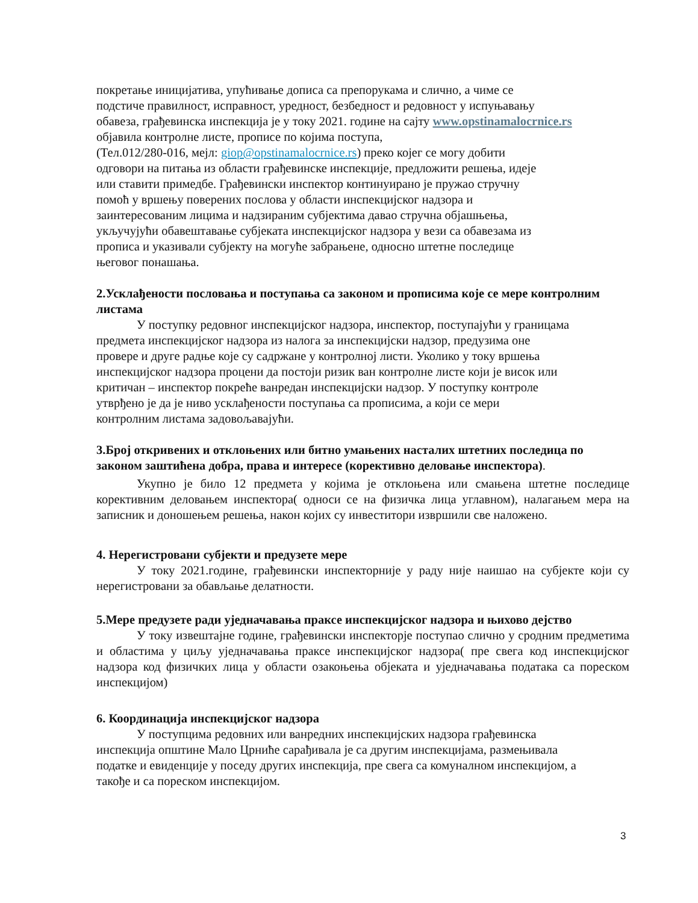покретање иницијатива, упућивање дописа са препорукама и слично, а чиме се
подстиче правилност, исправност, уредност, безбедност и редовност у испуњавању
обавеза, грађевинска инспекција је у току 2021. године на сајту www.opstinamalocrnice.rs
објавила контролне листе, прописе по којима поступа,
(Тел.012/280-016, мејл: giop@opstinamalocrnice.rs) преко којег се могу добити
одговори на питања из области грађевинске инспекције, предложити решења, идеје
или ставити примедбе. Грађевински инспектор континуирано је пружао стручну
помоћ у вршењу поверених послова у области инспекцијског надзора и
заинтересованим лицима и надзираним субјектима давао стручна објашњења,
укључујући обавештавање субјеката инспекцијског надзора у вези са обавезама из
прописа и указивали субјекту на могуће забрањене, односно штетне последице
његовог понашања.
2.Усклађености пословања и поступања са законом и прописима које се мере контролним листама
У поступку редовног инспекцијског надзора, инспектор, поступајући у границама
предмета инспекцијског надзора из налога за инспекцијски надзор, предузима оне
провере и друге радње које су садржане у контролној листи. Уколико у току вршења
инспекцијског надзора процени да постоји ризик ван контролне листе који је висок или
критичан – инспектор покреће ванредан инспекцијски надзор. У поступку контроле
утврђено је да је ниво усклађености поступања са прописима, а који се мери
контролним листама задовољавајући.
3.Број откривених и отклоњених или битно умањених насталих штетних последица по законом заштићена добра, права и интересе (корективно деловање инспектора).
Укупно је било 12 предмета у којима је отклоњена или смањена штетне последице корективним деловањем инспектора( односи се на физичка лица углавном), налагањем мера на записник и доношењем решења, након којих су инвеститори извршили све наложено.
4. Нерегистровани субјекти и предузете мере
У току 2021.године, грађевински инспекторније у раду није наишао на субјекте који су нерегистровани за обављање делатности.
5.Мере предузете ради уједначавања праксе инспекцијског надзора и њихово дејство
У току извештајне године, грађевински инспекторје поступао слично у сродним предметима и областима у циљу уједначавања праксе инспекцијског надзора( пре свега код инспекцијског надзора код физичких лица у области озакоњења објеката и уједначавања података са пореском инспекцијом)
6. Координација инспекцијског надзора
У поступцима редовних или ванредних инспекцијских надзора грађевинска
инспекција општине Мало Црниће сарађивала је са другим инспекцијама, размењивала
податке и евиденције у поседу других инспекција, пре свега са комуналном инспекцијом, а
такође и са пореском инспекцијом.
3